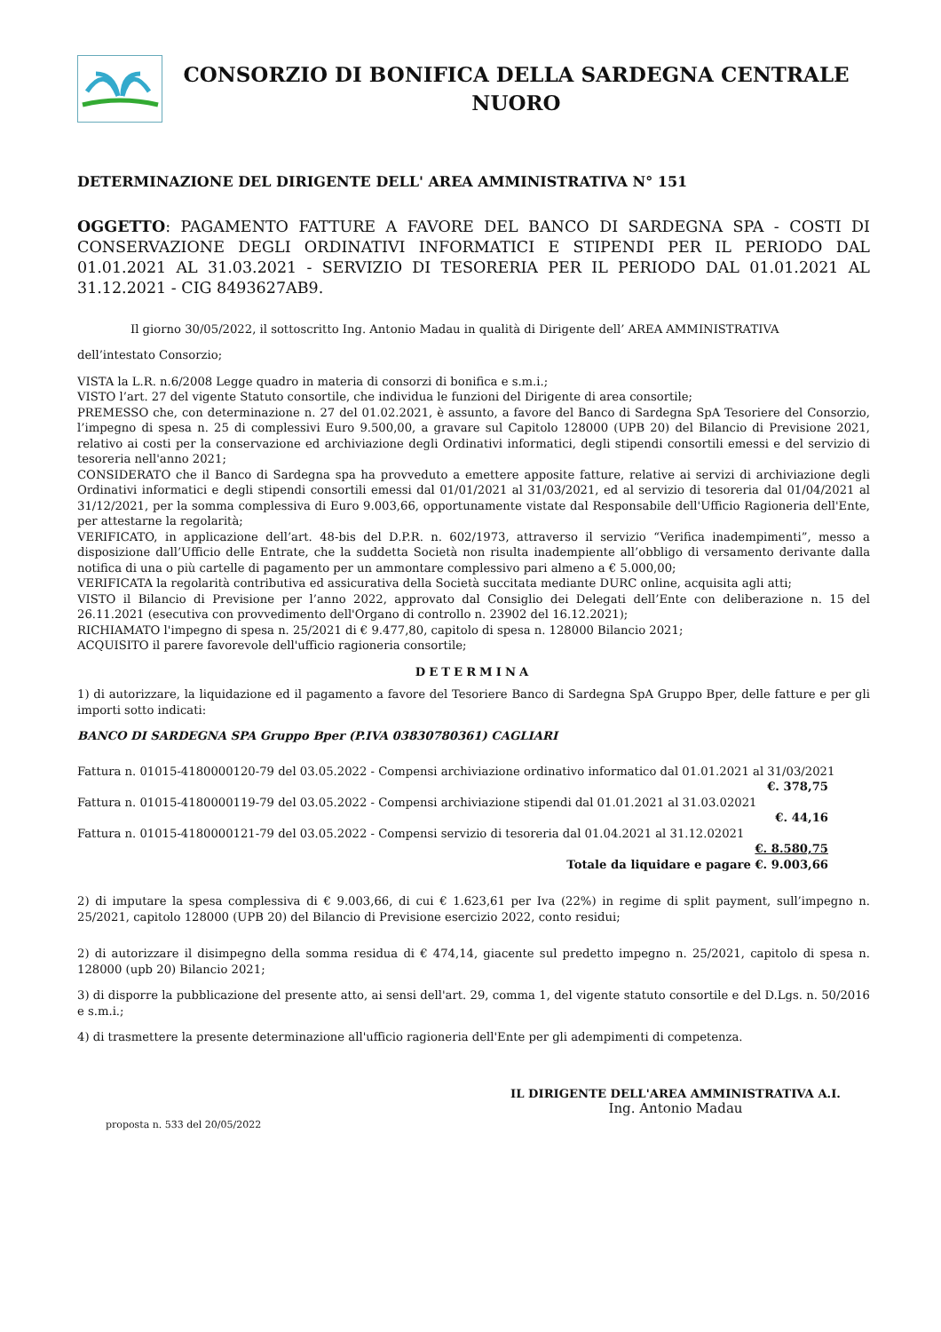CONSORZIO DI BONIFICA DELLA SARDEGNA CENTRALE
NUORO
DETERMINAZIONE DEL DIRIGENTE DELL' AREA AMMINISTRATIVA N° 151
OGGETTO: PAGAMENTO FATTURE A FAVORE DEL BANCO DI SARDEGNA SPA - COSTI DI CONSERVAZIONE DEGLI ORDINATIVI INFORMATICI E STIPENDI PER IL PERIODO DAL 01.01.2021 AL 31.03.2021 - SERVIZIO DI TESORERIA PER IL PERIODO DAL 01.01.2021 AL 31.12.2021 - CIG 8493627AB9.
Il giorno 30/05/2022, il sottoscritto Ing. Antonio Madau in qualità di Dirigente dell’ AREA AMMINISTRATIVA
dell’intestato Consorzio;
VISTA la L.R. n.6/2008 Legge quadro in materia di consorzi di bonifica e s.m.i.;
VISTO l’art. 27 del vigente Statuto consortile, che individua le funzioni del Dirigente di area consortile;
PREMESSO che, con determinazione n. 27 del 01.02.2021, è assunto, a favore del Banco di Sardegna SpA Tesoriere del Consorzio, l’impegno di spesa n. 25 di complessivi Euro 9.500,00, a gravare sul Capitolo 128000 (UPB 20) del Bilancio di Previsione 2021, relativo ai costi per la conservazione ed archiviazione degli Ordinativi informatici, degli stipendi consortili emessi e del servizio di tesoreria nell'anno 2021;
CONSIDERATO che il Banco di Sardegna spa ha provveduto a emettere apposite fatture, relative ai servizi di archiviazione degli Ordinativi informatici e degli stipendi consortili emessi dal 01/01/2021 al 31/03/2021, ed al servizio di tesoreria dal 01/04/2021 al 31/12/2021, per la somma complessiva di Euro 9.003,66, opportunamente vistate dal Responsabile dell'Ufficio Ragioneria dell'Ente, per attestarne la regolarità;
VERIFICATO, in applicazione dell’art. 48-bis del D.P.R. n. 602/1973, attraverso il servizio “Verifica inadempimenti”, messo a disposizione dall’Ufficio delle Entrate, che la suddetta Società non risulta inadempiente all’obbligo di versamento derivante dalla notifica di una o più cartelle di pagamento per un ammontare complessivo pari almeno a € 5.000,00;
VERIFICATA la regolarità contributiva ed assicurativa della Società succitata mediante DURC online, acquisita agli atti;
VISTO il Bilancio di Previsione per l’anno 2022, approvato dal Consiglio dei Delegati dell’Ente con deliberazione n. 15 del 26.11.2021 (esecutiva con provvedimento dell'Organo di controllo n. 23902 del 16.12.2021);
RICHIAMATO l'impegno di spesa n. 25/2021 di € 9.477,80, capitolo di spesa n. 128000 Bilancio 2021;
ACQUISITO il parere favorevole dell'ufficio ragioneria consortile;
DETERMINA
1) di autorizzare, la liquidazione ed il pagamento a favore del Tesoriere Banco di Sardegna SpA Gruppo Bper, delle fatture e per gli importi sotto indicati:
BANCO DI SARDEGNA SPA Gruppo Bper (P.IVA 03830780361) CAGLIARI
Fattura n. 01015-4180000120-79 del 03.05.2022 - Compensi archiviazione ordinativo informatico dal 01.01.2021 al 31/03/2021
€. 378,75
Fattura n. 01015-4180000119-79 del 03.05.2022 - Compensi archiviazione stipendi dal 01.01.2021 al 31.03.02021
€. 44,16
Fattura n. 01015-4180000121-79 del 03.05.2022 - Compensi servizio di tesoreria dal 01.04.2021 al 31.12.02021
€. 8.580,75
Totale da liquidare e pagare €. 9.003,66
2) di imputare la spesa complessiva di € 9.003,66, di cui € 1.623,61 per Iva (22%) in regime di split payment, sull’impegno n. 25/2021, capitolo 128000 (UPB 20) del Bilancio di Previsione esercizio 2022, conto residui;
2) di autorizzare il disimpegno della somma residua di € 474,14, giacente sul predetto impegno n. 25/2021, capitolo di spesa n. 128000 (upb 20) Bilancio 2021;
3) di disporre la pubblicazione del presente atto, ai sensi dell'art. 29, comma 1, del vigente statuto consortile e del D.Lgs. n. 50/2016 e s.m.i.;
4) di trasmettere la presente determinazione all'ufficio ragioneria dell'Ente per gli adempimenti di competenza.
IL DIRIGENTE DELL'AREA AMMINISTRATIVA A.I.
Ing. Antonio Madau
proposta n. 533 del 20/05/2022